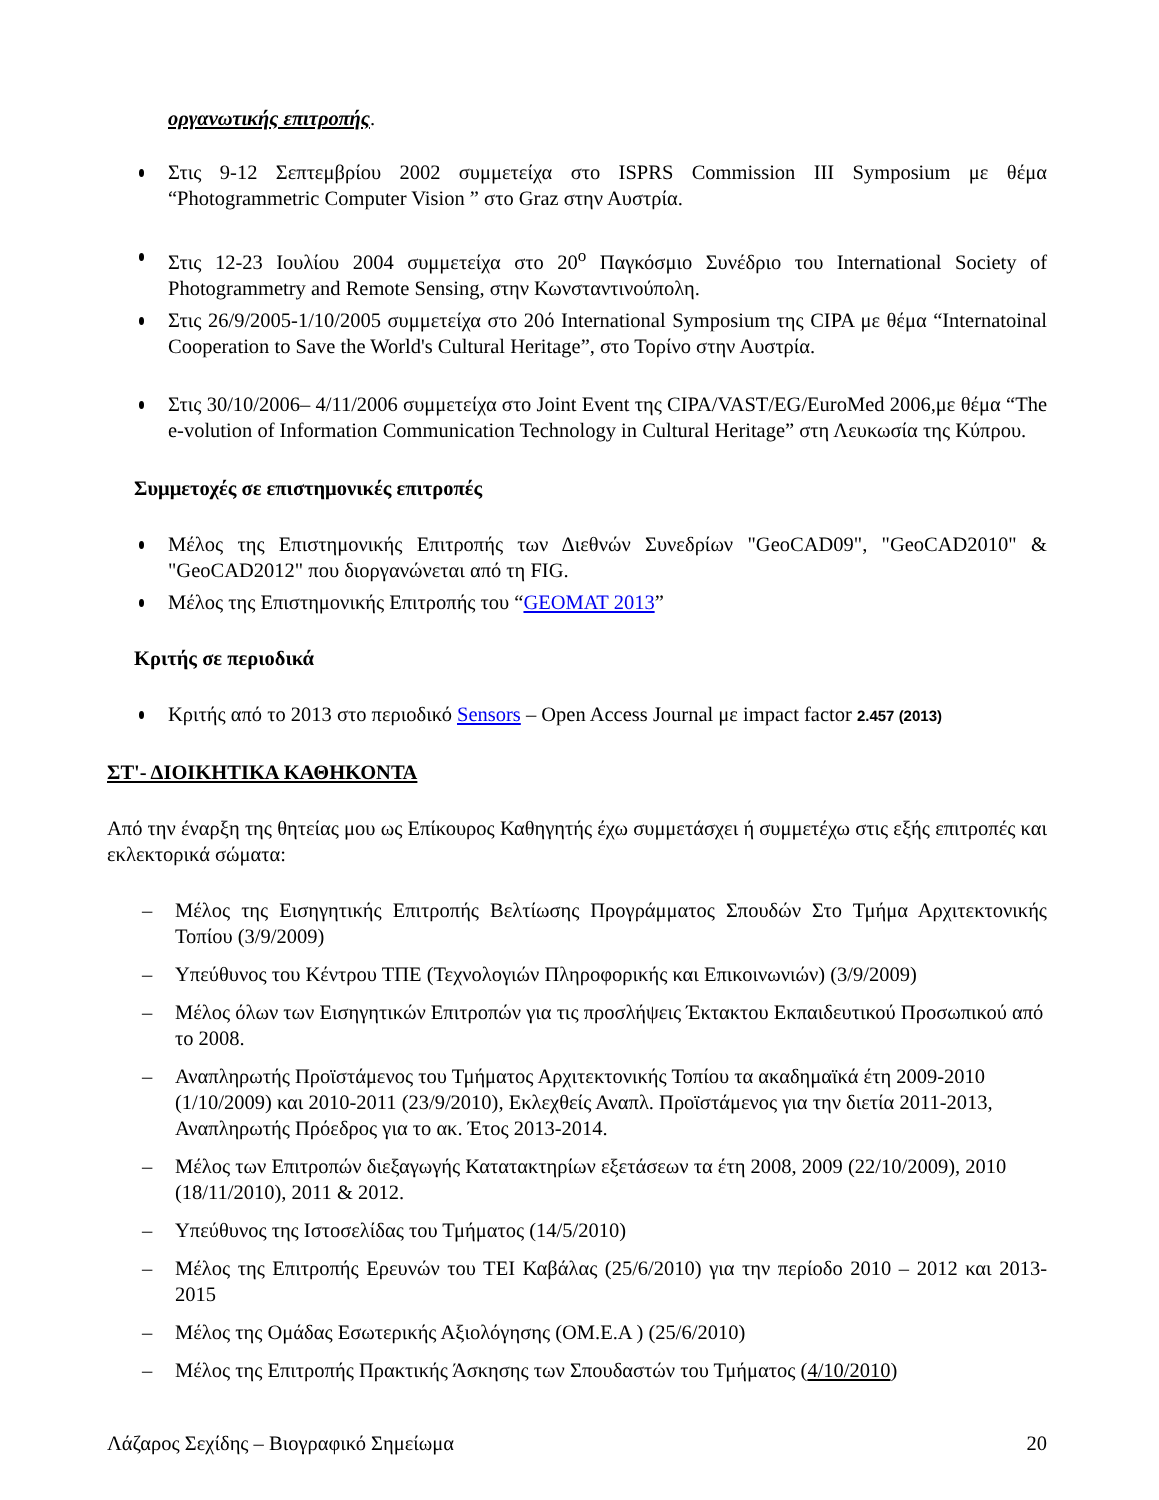οργανωτικής επιτροπής.
Στις 9-12 Σεπτεμβρίου 2002 συμμετείχα στο ISPRS Commission III Symposium με θέμα “Photogrammetric Computer Vision ” στο Graz στην Αυστρία.
Στις 12-23 Ιουλίου 2004 συμμετείχα στο 20<sup>ο</sup> Παγκόσμιο Συνέδριο του International Society of Photogrammetry and Remote Sensing, στην Κωνσταντινούπολη.
Στις 26/9/2005-1/10/2005 συμμετείχα στο 20ό International Symposium της CIPA με θέμα “Internatoinal Cooperation to Save the World's Cultural Heritage”, στο Τορίνο στην Αυστρία.
Στις 30/10/2006– 4/11/2006 συμμετείχα στο Joint Event της CIPA/VAST/EG/EuroMed 2006,με θέμα “The e-volution of Information Communication Technology in Cultural Heritage” στη Λευκωσία της Κύπρου.
Συμμετοχές σε επιστημονικές επιτροπές
Μέλος της Επιστημονικής Επιτροπής των Διεθνών Συνεδρίων "GeoCAD09", "GeoCAD2010" & "GeoCAD2012" που διοργανώνεται από τη FIG.
Μέλος της Επιστημονικής Επιτροπής του “GEOMAT 2013”
Κριτής σε περιοδικά
Κριτής από το 2013 στο περιοδικό Sensors – Open Access Journal με impact factor 2.457 (2013)
ΣΤ'- ΔΙΟΙΚΗΤΙΚΑ ΚΑΘΗΚΟΝΤΑ
Από την έναρξη της θητείας μου ως Επίκουρος Καθηγητής έχω συμμετάσχει ή συμμετέχω στις εξής επιτροπές και εκλεκτορικά σώματα:
– Μέλος της Εισηγητικής Επιτροπής Βελτίωσης Προγράμματος Σπουδών Στο Τμήμα Αρχιτεκτονικής Τοπίου (3/9/2009)
– Υπεύθυνος του Κέντρου ΤΠΕ (Τεχνολογιών Πληροφορικής και Επικοινωνιών) (3/9/2009)
– Μέλος όλων των Εισηγητικών Επιτροπών για τις προσλήψεις Έκτακτου Εκπαιδευτικού Προσωπικού από το 2008.
– Αναπληρωτής Προϊστάμενος του Τμήματος Αρχιτεκτονικής Τοπίου τα ακαδημαϊκά έτη 2009-2010 (1/10/2009) και 2010-2011 (23/9/2010), Εκλεχθείς Αναπλ. Προϊστάμενος για την διετία 2011-2013, Αναπληρωτής Πρόεδρος για το ακ. Έτος 2013-2014.
– Μέλος των Επιτροπών διεξαγωγής Κατατακτηρίων εξετάσεων τα έτη 2008, 2009 (22/10/2009), 2010 (18/11/2010), 2011 & 2012.
– Υπεύθυνος της Ιστοσελίδας του Τμήματος (14/5/2010)
– Μέλος της Επιτροπής Ερευνών του ΤΕΙ Καβάλας (25/6/2010) για την περίοδο 2010 – 2012 και 2013- 2015
– Μέλος της Ομάδας Εσωτερικής Αξιολόγησης (ΟΜ.Ε.Α ) (25/6/2010)
– Μέλος της Επιτροπής Πρακτικής Άσκησης των Σπουδαστών του Τμήματος (4/10/2010)
Λάζαρος Σεχίδης – Βιογραφικό Σημείωμα 20